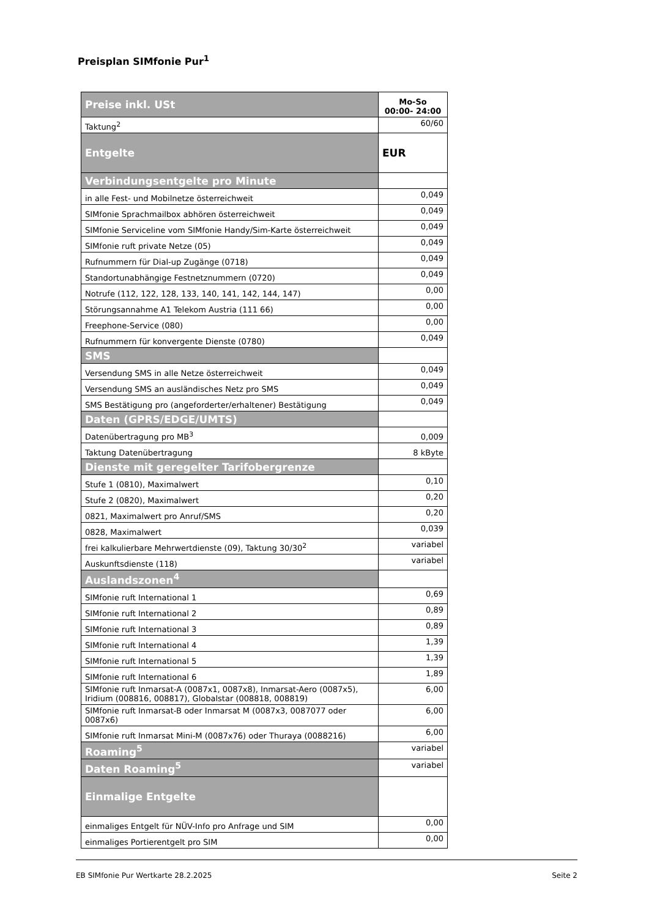Preisplan SIMfonie Pur<sup>1</sup>
| Preise inkl. USt | Mo-So 00:00- 24:00 |
| Taktung<sup>2</sup> | 60/60 |
| Entgelte | EUR |
| Verbindungsentgelte pro Minute | |
| in alle Fest- und Mobilnetze österreichweit | 0,049 |
| SIMfonie Sprachmailbox abhören österreichweit | 0,049 |
| SIMfonie Serviceline vom SIMfonie Handy/Sim-Karte österreichweit | 0,049 |
| SIMfonie ruft private Netze (05) | 0,049 |
| Rufnummern für Dial-up Zugänge (0718) | 0,049 |
| Standortunabhängige Festnetznummern (0720) | 0,049 |
| Notrufe (112, 122, 128, 133, 140, 141, 142, 144, 147) | 0,00 |
| Störungsannahme A1 Telekom Austria (111 66) | 0,00 |
| Freephone-Service (080) | 0,00 |
| Rufnummern für konvergente Dienste (0780) | 0,049 |
| SMS | |
| Versendung SMS in alle Netze österreichweit | 0,049 |
| Versendung SMS an ausländisches Netz pro SMS | 0,049 |
| SMS Bestätigung pro (angeforderter/erhaltener) Bestätigung | 0,049 |
| Daten (GPRS/EDGE/UMTS) | |
| Datenübertragung pro MB<sup>3</sup> | 0,009 |
| Taktung Datenübertragung | 8 kByte |
| Dienste mit geregelter Tarifobergrenze | |
| Stufe 1 (0810), Maximalwert | 0,10 |
| Stufe 2 (0820), Maximalwert | 0,20 |
| 0821, Maximalwert pro Anruf/SMS | 0,20 |
| 0828, Maximalwert | 0,039 |
| frei kalkulierbare Mehrwertdienste (09), Taktung 30/30<sup>2</sup> | variabel |
| Auskunftsdienste (118) | variabel |
| Auslandszonen<sup>4</sup> | |
| SIMfonie ruft International 1 | 0,69 |
| SIMfonie ruft International 2 | 0,89 |
| SIMfonie ruft International 3 | 0,89 |
| SIMfonie ruft International 4 | 1,39 |
| SIMfonie ruft International 5 | 1,39 |
| SIMfonie ruft International 6 | 1,89 |
| SIMfonie ruft Inmarsat-A (0087x1, 0087x8), Inmarsat-Aero (0087x5), Iridium (008816, 008817), Globalstar (008818, 008819) | 6,00 |
| SIMfonie ruft Inmarsat-B oder Inmarsat M (0087x3, 0087077 oder 0087x6) | 6,00 |
| SIMfonie ruft Inmarsat Mini-M (0087x76) oder Thuraya (0088216) | 6,00 |
| Roaming<sup>5</sup> | variabel |
| Daten Roaming<sup>5</sup> | variabel |
| Einmalige Entgelte | |
| einmaliges Entgelt für NÜV-Info pro Anfrage und SIM | 0,00 |
| einmaliges Portierentgelt pro SIM | 0,00 |
EB SIMfonie Pur Wertkarte 28.2.2025 Seite 2